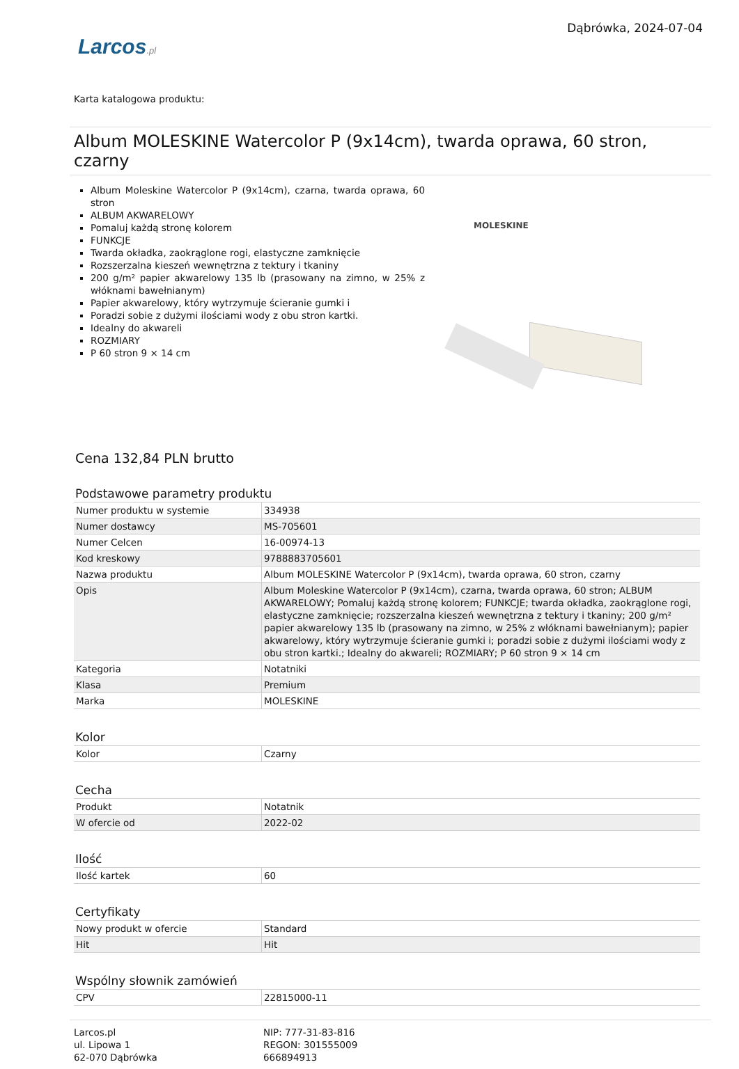Larcos.pl
Dąbrówka, 2024-07-04
Karta katalogowa produktu:
Album MOLESKINE Watercolor P (9x14cm), twarda oprawa, 60 stron, czarny
Album Moleskine Watercolor P (9x14cm), czarna, twarda oprawa, 60 stron
ALBUM AKWARELOWY
Pomaluj każdą stronę kolorem
FUNKCJE
Twarda okładka, zaokrąglone rogi, elastyczne zamknięcie
Rozszerzalna kieszeń wewnętrzna z tektury i tkaniny
200 g/m² papier akwarelowy 135 lb (prasowany na zimno, w 25% z włóknami bawełnianym)
Papier akwarelowy, który wytrzymuje ścieranie gumki i
Poradzi sobie z dużymi ilościami wody z obu stron kartki.
Idealny do akwareli
ROZMIARY
P 60 stron 9 × 14 cm
MOLESKINE
Cena 132,84 PLN brutto
Podstawowe parametry produktu
| Numer produktu w systemie | 334938 |
| Numer dostawcy | MS-705601 |
| Numer Celcen | 16-00974-13 |
| Kod kreskowy | 9788883705601 |
| Nazwa produktu | Album MOLESKINE Watercolor P (9x14cm), twarda oprawa, 60 stron, czarny |
| Opis | Album Moleskine Watercolor P (9x14cm), czarna, twarda oprawa, 60 stron; ALBUM AKWARELOWY; Pomaluj każdą stronę kolorem; FUNKCJE; twarda okładka, zaokrąglone rogi, elastyczne zamknięcie; rozszerzalna kieszeń wewnętrzna z tektury i tkaniny; 200 g/m² papier akwarelowy 135 lb (prasowany na zimno, w 25% z włóknami bawełnianym); papier akwarelowy, który wytrzymuje ścieranie gumki i; poradzi sobie z dużymi ilościami wody z obu stron kartki.; Idealny do akwareli; ROZMIARY; P 60 stron 9 × 14 cm |
| Kategoria | Notatniki |
| Klasa | Premium |
| Marka | MOLESKINE |
Kolor
| Kolor | Czarny |
Cecha
| Produkt | Notatnik |
| W ofercie od | 2022-02 |
Ilość
| Ilość kartek | 60 |
Certyfikaty
| Nowy produkt w ofercie | Standard |
| Hit | Hit |
Wspólny słownik zamówień
| CPV | 22815000-11 |
Larcos.pl
ul. Lipowa 1
62-070 Dąbrówka
NIP: 777-31-83-816
REGON: 301555009
666894913